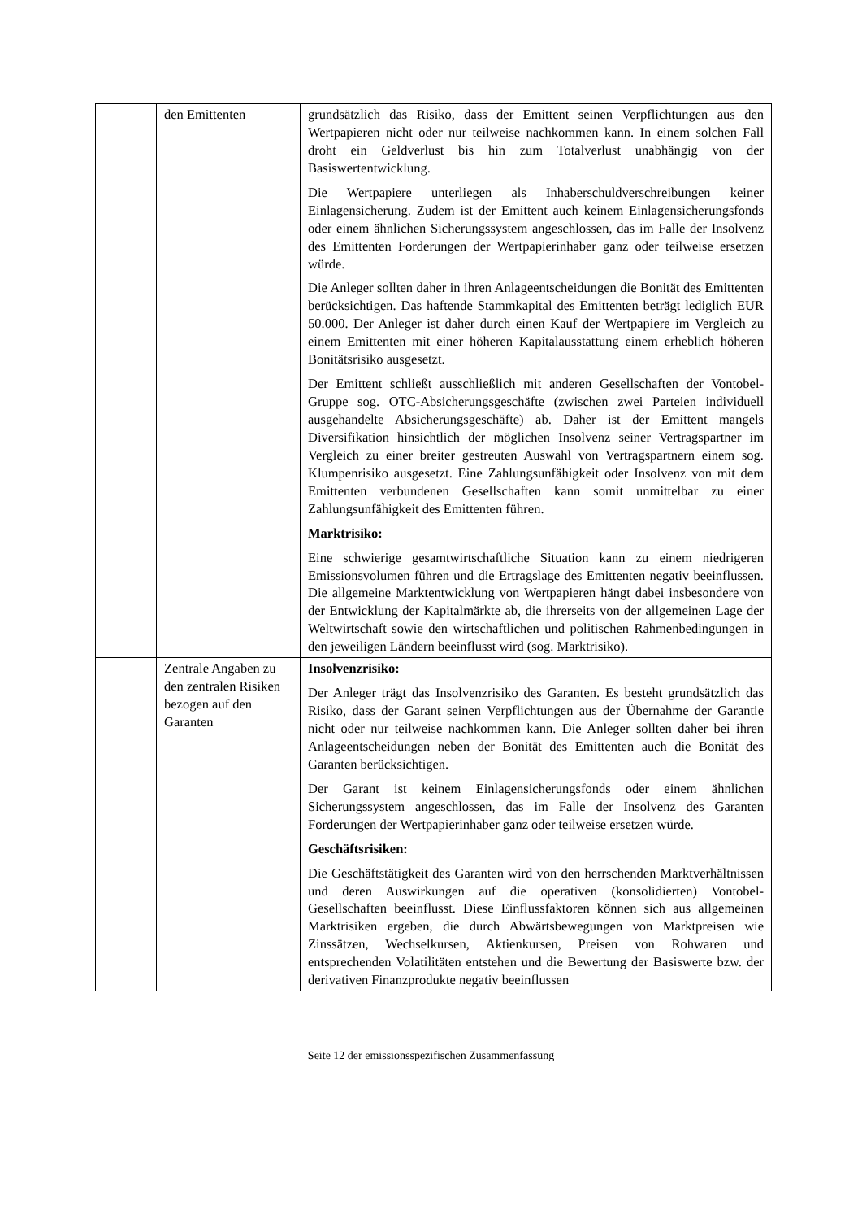| | den Emittenten | grundsätzlich das Risiko, dass der Emittent seinen Verpflichtungen aus den Wertpapieren nicht oder nur teilweise nachkommen kann. In einem solchen Fall droht ein Geldverlust bis hin zum Totalverlust unabhängig von der Basiswertentwicklung. Die Wertpapiere unterliegen als Inhaberschuldverschreibungen keiner Einlagensicherung. Zudem ist der Emittent auch keinem Einlagensicherungsfonds oder einem ähnlichen Sicherungssystem angeschlossen, das im Falle der Insolvenz des Emittenten Forderungen der Wertpapierinhaber ganz oder teilweise ersetzen würde. Die Anleger sollten daher in ihren Anlageentscheidungen die Bonität des Emittenten berücksichtigen. Das haftende Stammkapital des Emittenten beträgt lediglich EUR 50.000. Der Anleger ist daher durch einen Kauf der Wertpapiere im Vergleich zu einem Emittenten mit einer höheren Kapitalausstattung einem erheblich höheren Bonitätsrisiko ausgesetzt. Der Emittent schließt ausschließlich mit anderen Gesellschaften der Vontobel-Gruppe sog. OTC-Absicherungsgeschäfte (zwischen zwei Parteien individuell ausgehandelte Absicherungsgeschäfte) ab. Daher ist der Emittent mangels Diversifikation hinsichtlich der möglichen Insolvenz seiner Vertragspartner im Vergleich zu einer breiter gestreuten Auswahl von Vertragspartnern einem sog. Klumpenrisiko ausgesetzt. Eine Zahlungsunfähigkeit oder Insolvenz von mit dem Emittenten verbundenen Gesellschaften kann somit unmittelbar zu einer Zahlungsunfähigkeit des Emittenten führen. Marktrisiko: Eine schwierige gesamtwirtschaftliche Situation kann zu einem niedrigeren Emissionsvolumen führen und die Ertragslage des Emittenten negativ beeinflussen. Die allgemeine Marktentwicklung von Wertpapieren hängt dabei insbesondere von der Entwicklung der Kapitalmärkte ab, die ihrerseits von der allgemeinen Lage der Weltwirtschaft sowie den wirtschaftlichen und politischen Rahmenbedingungen in den jeweiligen Ländern beeinflusst wird (sog. Marktrisiko). |
| | Zentrale Angaben zu den zentralen Risiken bezogen auf den Garanten | Insolvenzrisiko: Der Anleger trägt das Insolvenzrisiko des Garanten. Es besteht grundsätzlich das Risiko, dass der Garant seinen Verpflichtungen aus der Übernahme der Garantie nicht oder nur teilweise nachkommen kann. Die Anleger sollten daher bei ihren Anlageentscheidungen neben der Bonität des Emittenten auch die Bonität des Garanten berücksichtigen. Der Garant ist keinem Einlagensicherungsfonds oder einem ähnlichen Sicherungssystem angeschlossen, das im Falle der Insolvenz des Garanten Forderungen der Wertpapierinhaber ganz oder teilweise ersetzen würde. Geschäftsrisiken: Die Geschäftstätigkeit des Garanten wird von den herrschenden Marktverhältnissen und deren Auswirkungen auf die operativen (konsolidierten) Vontobel-Gesellschaften beeinflusst. Diese Einflussfaktoren können sich aus allgemeinen Marktrisiken ergeben, die durch Abwärtsbewegungen von Marktpreisen wie Zinssätzen, Wechselkursen, Aktienkursen, Preisen von Rohwaren und entsprechenden Volatilitäten entstehen und die Bewertung der Basiswerte bzw. der derivativen Finanzprodukte negativ beeinflussen |
Seite 12 der emissionsspezifischen Zusammenfassung